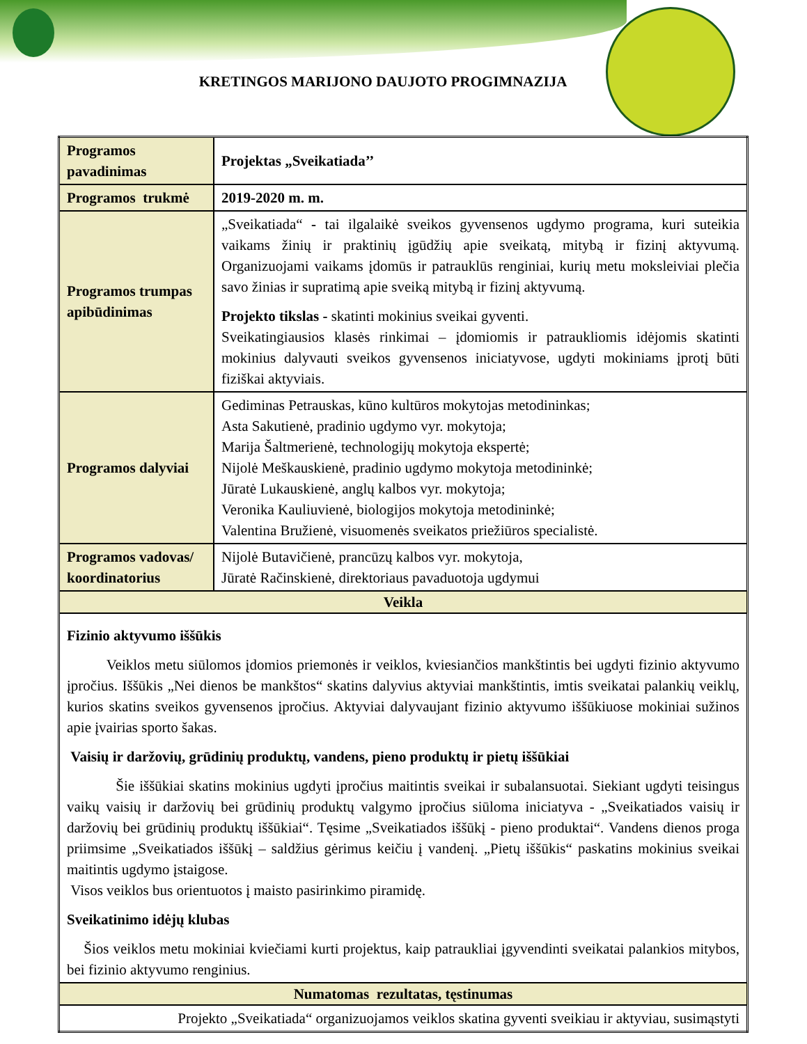KRETINGOS MARIJONO DAUJOTO PROGIMNAZIJA
| Programos pavadinimas | Projektas „Sveikatiada’’ |
| Programos trukmė | 2019-2020 m. m. |
| Programos trumpas apibūdinimas | „Sveikatiada“ - tai ilgalaikė sveikos gyvensenos ugdymo programa, kuri suteikia vaikams žinių ir praktinių įgūdžių apie sveikatą, mitybą ir fizinį aktyvumą. Organizuojami vaikams įdomūs ir patrauklūs renginiai, kurių metu moksleiviai plečia savo žinias ir supratimą apie sveiką mitybą ir fizinį aktyvumą. Projekto tikslas - skatinti mokinius sveikai gyventi. Sveikatingiausios klasės rinkimai – įdomiomis ir patraukliomis idėjomis skatinti mokinius dalyvauti sveikos gyvensenos iniciatyvose, ugdyti mokiniams įprotį būti fiziškai aktyviais. |
| Programos dalyviai | Gediminas Petrauskas, kūno kultūros mokytojas metodininkas; Asta Sakutienė, pradinio ugdymo vyr. mokytoja; Marija Šaltmerienė, technologijų mokytoja ekspertė; Nijolė Meškauskienė, pradinio ugdymo mokytoja metodininkė; Jūratė Lukauskienė, anglų kalbos vyr. mokytoja; Veronika Kauliuvienė, biologijos mokytoja metodininkė; Valentina Bružienė, visuomenės sveikatos priežiūros specialistė. |
| Programos vadovas/ koordinatorius | Nijolė Butavičienė, prancūzų kalbos vyr. mokytoja, Jūratė Račinskienė, direktoriaus pavaduotoja ugdymui |
| Veikla | |
| Fizinio aktyvumo iššūkis Veiklos metu siūlomos įdomios priemonės ir veiklos, kviesiančios mankštintis bei ugdyti fizinio aktyvumo įpročius. Iššūkis „Nei dienos be mankštos“ skatins dalyvius aktyviai mankštintis, imtis sveikatai palankių veiklų, kurios skatins sveikos gyvensenos įpročius. Aktyviai dalyvaujant fizinio aktyvumo iššūkiuose mokiniai sužinos apie įvairias sporto šakas. Vaisių ir daržovių, grūdinių produktų, vandens, pieno produktų ir pietų iššūkiai Šie iššūkiai skatins mokinius ugdyti įpročius maitintis sveikai ir subalansuotai. Siekiant ugdyti teisingus vaikų vaisių ir daržovių bei grūdinių produktų valgymo įpročius siūloma iniciatyva - „Sveikatiados vaisių ir daržovių bei grūdinių produktų iššūkiai“. Tęsime „Sveikatiados iššūkį - pieno produktai“. Vandens dienos proga priimsime „Sveikatiados iššūkį – saldžius gėrimus keičiu į vandenį. „Pietų iššūkis“ paskatins mokinius sveikai maitintis ugdymo įstaigose. Visos veiklos bus orientuotos į maisto pasirinkimo piramidę. Sveikatinimo idėjų klubas Šios veiklos metu mokiniai kviečiami kurti projektus, kaip patraukliai įgyvendinti sveikatai palankios mitybos, bei fizinio aktyvumo renginius. | |
| Numatomas rezultatas, tęstinumas | |
| Projekto „Sveikatiada“ organizuojamos veiklos skatina gyventi sveikiau ir aktyviau, susimąstyti | |